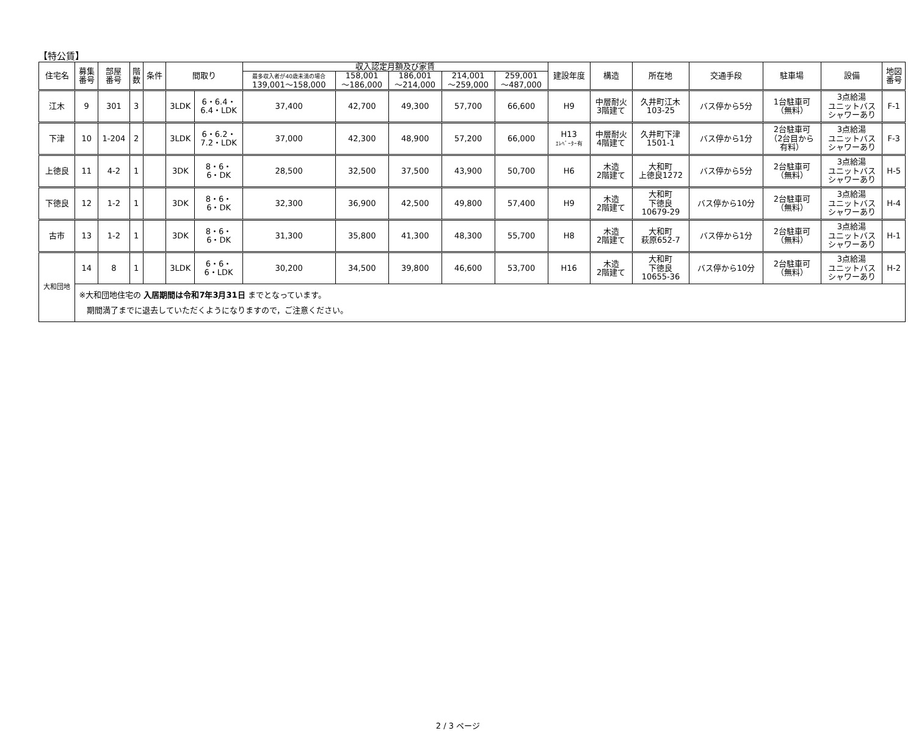【特公賃】
| 住宅名 | 募集 番号 | 部屋 番号 | 階 数 | 条件 | 間取り | | 収入認定月額及び家賃 | | | | | 建設年度 | 構造 | 所在地 | 交通手段 | 駐車場 | 設備 | 地図 番号 |
| --- | --- | --- | --- | --- | --- | --- | --- | --- | --- | --- | --- | --- | --- | --- | --- | --- | --- | --- |
| | | | | | | | 最多収入者が40歳未満の場合 139,001～158,000 | 158,001 ～186,000 | 186,001 ～214,000 | 214,001 ～259,000 | 259,001 ～487,000 | | | | | | | |
| 江木 | 9 | 301 | 3 | | 3LDK | 6・6.4・ 6.4・LDK | 37,400 | 42,700 | 49,300 | 57,700 | 66,600 | H9 | 中層耐火 3階建て | 久井町江木 103-25 | バス停から5分 | 1台駐車可 （無料） | 3点給湯 ユニットバス シャワーあり | F-1 |
| 下津 | 10 | 1-204 | 2 | | 3LDK | 6・6.2・ 7.2・LDK | 37,000 | 42,300 | 48,900 | 57,200 | 66,000 | H13 ｴﾚﾍﾞｰﾀｰ有 | 中層耐火 4階建て | 久井町下津 1501-1 | バス停から1分 | 2台駐車可 （2台目から 有料） | 3点給湯 ユニットバス シャワーあり | F-3 |
| 上徳良 | 11 | 4-2 | 1 | | 3DK | 8・6・ 6・DK | 28,500 | 32,500 | 37,500 | 43,900 | 50,700 | H6 | 木造 2階建て | 大和町 上徳良1272 | バス停から5分 | 2台駐車可 （無料） | 3点給湯 ユニットバス シャワーあり | H-5 |
| 下徳良 | 12 | 1-2 | 1 | | 3DK | 8・6・ 6・DK | 32,300 | 36,900 | 42,500 | 49,800 | 57,400 | H9 | 木造 2階建て | 大和町 下徳良 10679-29 | バス停から10分 | 2台駐車可 （無料） | 3点給湯 ユニットバス シャワーあり | H-4 |
| 古市 | 13 | 1-2 | 1 | | 3DK | 8・6・ 6・DK | 31,300 | 35,800 | 41,300 | 48,300 | 55,700 | H8 | 木造 2階建て | 大和町 萩原652-7 | バス停から1分 | 2台駐車可 （無料） | 3点給湯 ユニットバス シャワーあり | H-1 |
| 大和団地 | 14 | 8 | 1 | | 3LDK | 6・6・ 6・LDK | 30,200 | 34,500 | 39,800 | 46,600 | 53,700 | H16 | 木造 2階建て | 大和町 下徳良 10655-36 | バス停から10分 | 2台駐車可 （無料） | 3点給湯 ユニットバス シャワーあり | H-2 |
| | ※大和団地住宅の 入居期間は令和7年3月31日 までとなっています。 期間満了までに退去していただくようになりますので，ご注意ください。 | | | | | | | | | | | | | | | | | |
2 / 3 ページ